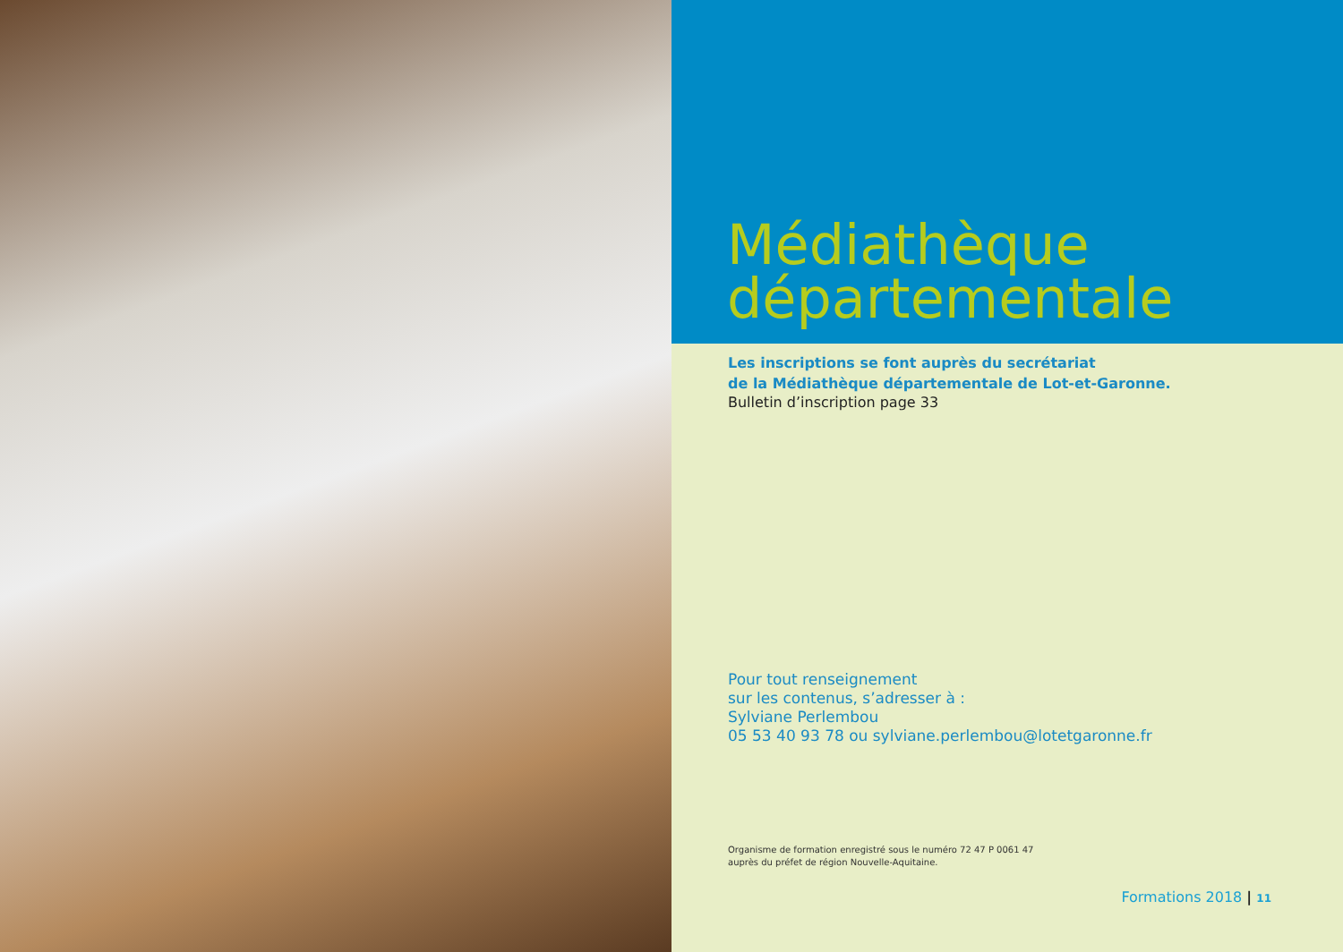Médiathèque
départementale
Les inscriptions se font auprès du secrétariat
de la Médiathèque départementale de Lot-et-Garonne.
Bulletin d’inscription page 33
Pour tout renseignement
sur les contenus, s’adresser à :
Sylviane Perlembou
05 53 40 93 78 ou sylviane.perlembou@lotetgaronne.fr
Organisme de formation enregistré sous le numéro 72 47 P 0061 47
auprès du préfet de région Nouvelle-Aquitaine.
Formations 2018 | 11